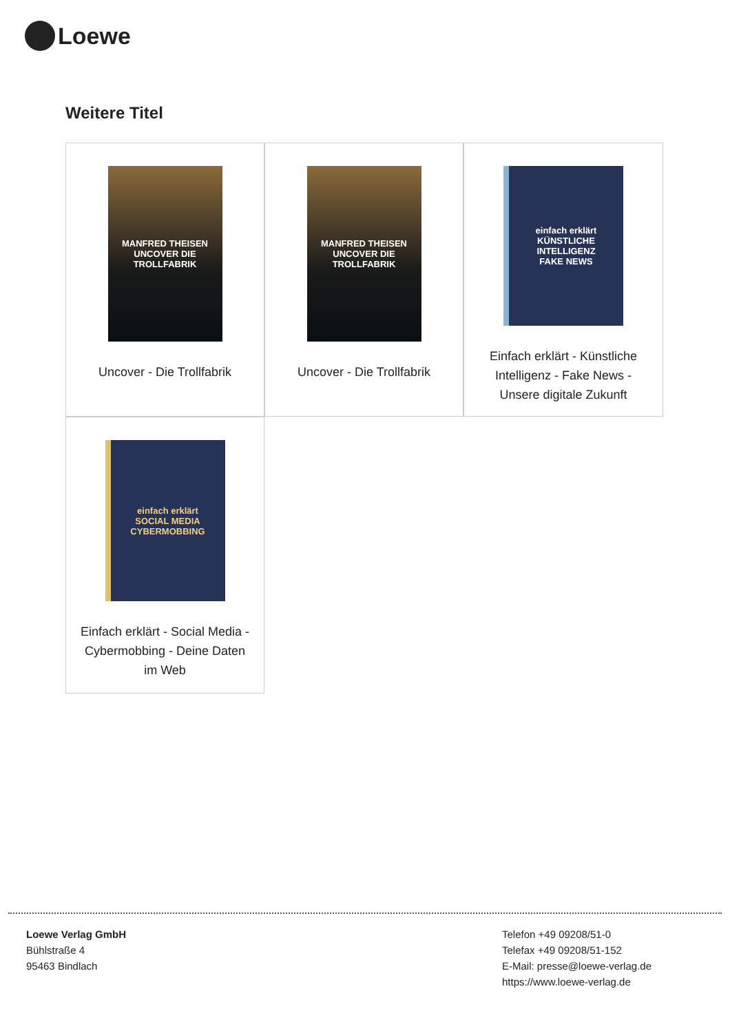Loewe
Weitere Titel
MANFRED THEISEN UNCOVER DIE TROLLFABRIK
Uncover - Die Trollfabrik
MANFRED THEISEN UNCOVER DIE TROLLFABRIK
Uncover - Die Trollfabrik
einfach erklärt
KÜNSTLICHE INTELLIGENZ
FAKE NEWS
Einfach erklärt - Künstliche Intelligenz - Fake News - Unsere digitale Zukunft
einfach erklärt
SOCIAL MEDIA
CYBERMOBBING
Einfach erklärt - Social Media - Cybermobbing - Deine Daten im Web
Loewe Verlag GmbH
Bühlstraße 4
95463 Bindlach
Telefon +49 09208/51-0
Telefax +49 09208/51-152
E-Mail: presse@loewe-verlag.de
https://www.loewe-verlag.de